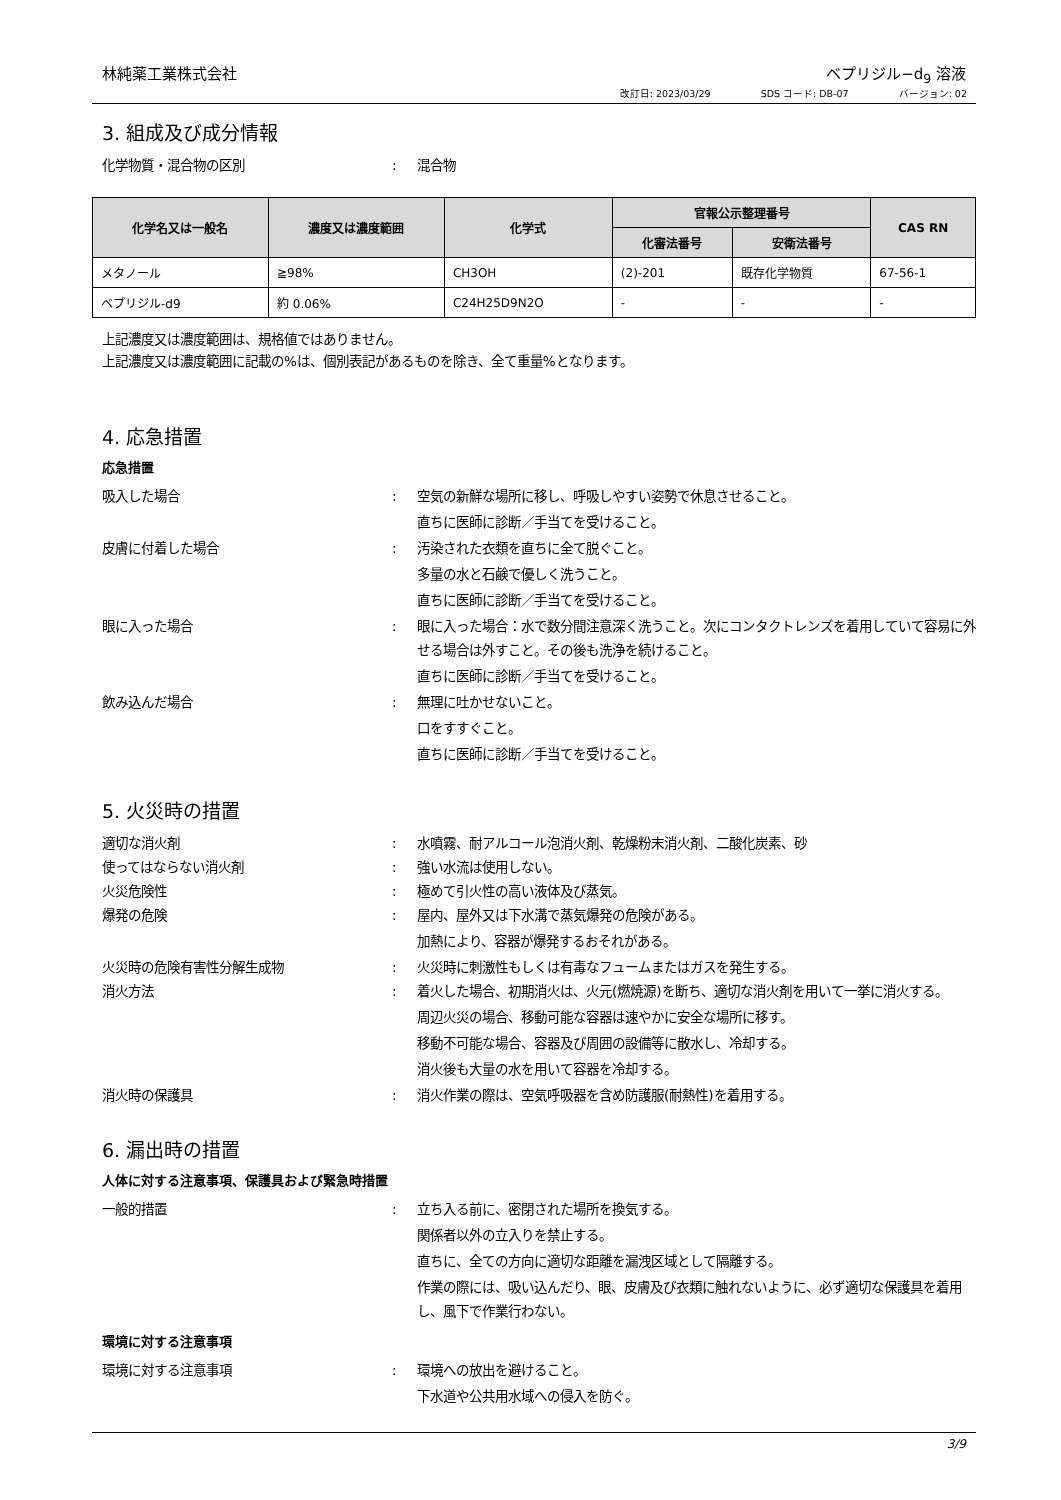林純薬工業株式会社 ベプリジル−d<sub>9</sub> 溶液
改訂日: 2023/03/29 SDS コード: DB-07 バージョン: 02
3. 組成及び成分情報
化学物質・混合物の区別 : 混合物
| 化学名又は一般名 | 濃度又は濃度範囲 | 化学式 | 官報公示整理番号 | | CAS RN |
| --- | --- | --- | --- | --- | --- |
| | | | 化審法番号 | 安衛法番号 | |
| メタノール | ≧98% | CH3OH | (2)-201 | 既存化学物質 | 67-56-1 |
| ベプリジル-d9 | 約 0.06% | C24H25D9N2O | - | - | - |
上記濃度又は濃度範囲は、規格値ではありません。
上記濃度又は濃度範囲に記載の%は、個別表記があるものを除き、全て重量%となります。
4. 応急措置
応急措置
吸入した場合 : 空気の新鮮な場所に移し、呼吸しやすい姿勢で休息させること。
直ちに医師に診断／手当てを受けること。
皮膚に付着した場合 : 汚染された衣類を直ちに全て脱ぐこと。
多量の水と石鹸で優しく洗うこと。
直ちに医師に診断／手当てを受けること。
眼に入った場合 : 眼に入った場合：水で数分間注意深く洗うこと。次にコンタクトレンズを着用していて容易に外せる場合は外すこと。その後も洗浄を続けること。
直ちに医師に診断／手当てを受けること。
飲み込んだ場合 : 無理に吐かせないこと。
口をすすぐこと。
直ちに医師に診断／手当てを受けること。
5. 火災時の措置
適切な消火剤 : 水噴霧、耐アルコール泡消火剤、乾燥粉末消火剤、二酸化炭素、砂
使ってはならない消火剤 : 強い水流は使用しない。
火災危険性 : 極めて引火性の高い液体及び蒸気。
爆発の危険 : 屋内、屋外又は下水溝で蒸気爆発の危険がある。
加熱により、容器が爆発するおそれがある。
火災時の危険有害性分解生成物 : 火災時に刺激性もしくは有毒なフュームまたはガスを発生する。
消火方法 : 着火した場合、初期消火は、火元(燃焼源)を断ち、適切な消火剤を用いて一挙に消火する。
周辺火災の場合、移動可能な容器は速やかに安全な場所に移す。
移動不可能な場合、容器及び周囲の設備等に散水し、冷却する。
消火後も大量の水を用いて容器を冷却する。
消火時の保護具 : 消火作業の際は、空気呼吸器を含め防護服(耐熱性)を着用する。
6. 漏出時の措置
人体に対する注意事項、保護具および緊急時措置
一般的措置 : 立ち入る前に、密閉された場所を換気する。
関係者以外の立入りを禁止する。
直ちに、全ての方向に適切な距離を漏洩区域として隔離する。
作業の際には、吸い込んだり、眼、皮膚及び衣類に触れないように、必ず適切な保護具を着用し、風下で作業行わない。
環境に対する注意事項
環境に対する注意事項 : 環境への放出を避けること。
下水道や公共用水域への侵入を防ぐ。
3/9